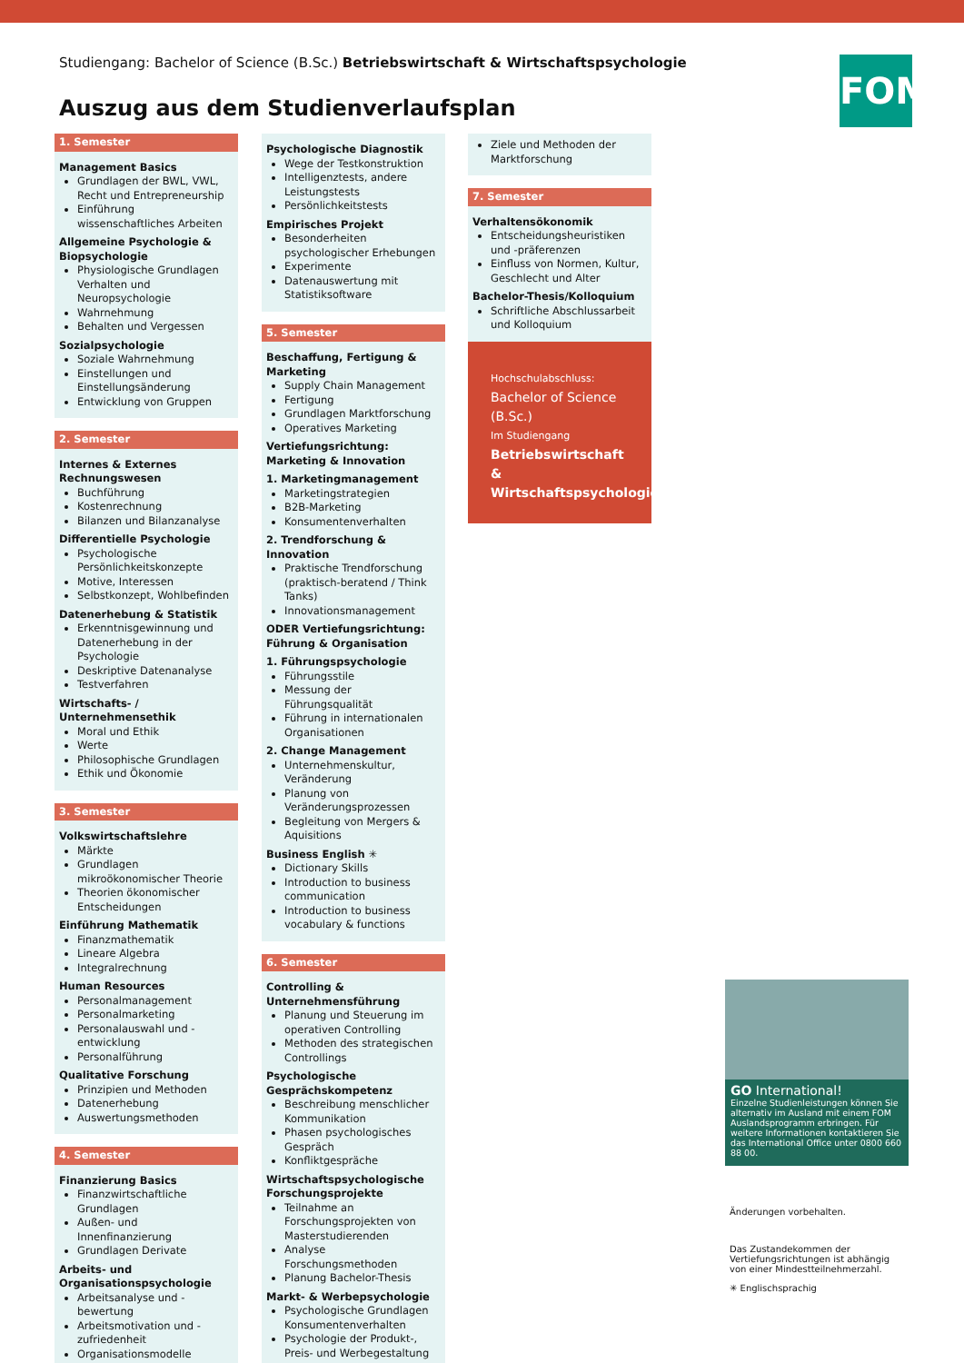Studiengang: Bachelor of Science (B.Sc.) Betriebswirtschaft & Wirtschaftspsychologie
Auszug aus dem Studienverlaufsplan
FOM
1. Semester
Management Basics
Grundlagen der BWL, VWL, Recht und Entrepreneurship
Einführung wissenschaftliches Arbeiten
Allgemeine Psychologie & Biopsychologie
Physiologische Grundlagen Verhalten und Neuropsychologie
Wahrnehmung
Behalten und Vergessen
Sozialpsychologie
Soziale Wahrnehmung
Einstellungen und Einstellungsänderung
Entwicklung von Gruppen
2. Semester
Internes & Externes Rechnungswesen
Buchführung
Kostenrechnung
Bilanzen und Bilanzanalyse
Differentielle Psychologie
Psychologische Persönlichkeitskonzepte
Motive, Interessen
Selbstkonzept, Wohlbefinden
Datenerhebung & Statistik
Erkenntnisgewinnung und Datenerhebung in der Psychologie
Deskriptive Datenanalyse
Testverfahren
Wirtschafts- / Unternehmensethik
Moral und Ethik
Werte
Philosophische Grundlagen
Ethik und Ökonomie
3. Semester
Volkswirtschaftslehre
Märkte
Grundlagen mikroökonomischer Theorie
Theorien ökonomischer Entscheidungen
Einführung Mathematik
Finanzmathematik
Lineare Algebra
Integralrechnung
Human Resources
Personalmanagement
Personalmarketing
Personalauswahl und -entwicklung
Personalführung
Qualitative Forschung
Prinzipien und Methoden
Datenerhebung
Auswertungsmethoden
4. Semester
Finanzierung Basics
Finanzwirtschaftliche Grundlagen
Außen- und Innenfinanzierung
Grundlagen Derivate
Arbeits- und Organisationspsychologie
Arbeitsanalyse und -bewertung
Arbeitsmotivation und -zufriedenheit
Organisationsmodelle
Psychologische Diagnostik
Wege der Testkonstruktion
Intelligenztests, andere Leistungstests
Persönlichkeitstests
Empirisches Projekt
Besonderheiten psychologischer Erhebungen
Experimente
Datenauswertung mit Statistiksoftware
5. Semester
Beschaffung, Fertigung & Marketing
Supply Chain Management
Fertigung
Grundlagen Marktforschung
Operatives Marketing
Vertiefungsrichtung: Marketing & Innovation
1. Marketingmanagement
Marketingstrategien
B2B-Marketing
Konsumentenverhalten
2. Trendforschung & Innovation
Praktische Trendforschung (praktisch-beratend / Think Tanks)
Innovationsmanagement
ODER Vertiefungsrichtung: Führung & Organisation
1. Führungspsychologie
Führungsstile
Messung der Führungsqualität
Führung in internationalen Organisationen
2. Change Management
Unternehmenskultur, Veränderung
Planung von Veränderungsprozessen
Begleitung von Mergers & Aquisitions
Business English ✳
Dictionary Skills
Introduction to business communication
Introduction to business vocabulary & functions
6. Semester
Controlling & Unternehmensführung
Planung und Steuerung im operativen Controlling
Methoden des strategischen Controllings
Psychologische Gesprächskompetenz
Beschreibung menschlicher Kommunikation
Phasen psychologisches Gespräch
Konfliktgespräche
Wirtschaftspsychologische Forschungsprojekte
Teilnahme an Forschungsprojekten von Masterstudierenden
Analyse Forschungsmethoden
Planung Bachelor-Thesis
Markt- & Werbepsychologie
Psychologische Grundlagen Konsumentenverhalten
Psychologie der Produkt-, Preis- und Werbegestaltung
Ziele und Methoden der Marktforschung
7. Semester
Verhaltensökonomik
Entscheidungsheuristiken und -präferenzen
Einfluss von Normen, Kultur, Geschlecht und Alter
Bachelor-Thesis/Kolloquium
Schriftliche Abschlussarbeit und Kolloquium
Hochschulabschluss:
Bachelor of Science (B.Sc.)
Im Studiengang
Betriebswirtschaft & Wirtschaftspsychologie
GO International!
Einzelne Studienleistungen können Sie alternativ im Ausland mit einem FOM Auslandsprogramm erbringen. Für weitere Informationen kontaktieren Sie das International Office unter 0800 660 88 00.
Änderungen vorbehalten.
Das Zustandekommen der Vertiefungsrichtungen ist abhängig von einer Mindestteilnehmerzahl.
✳ Englischsprachig